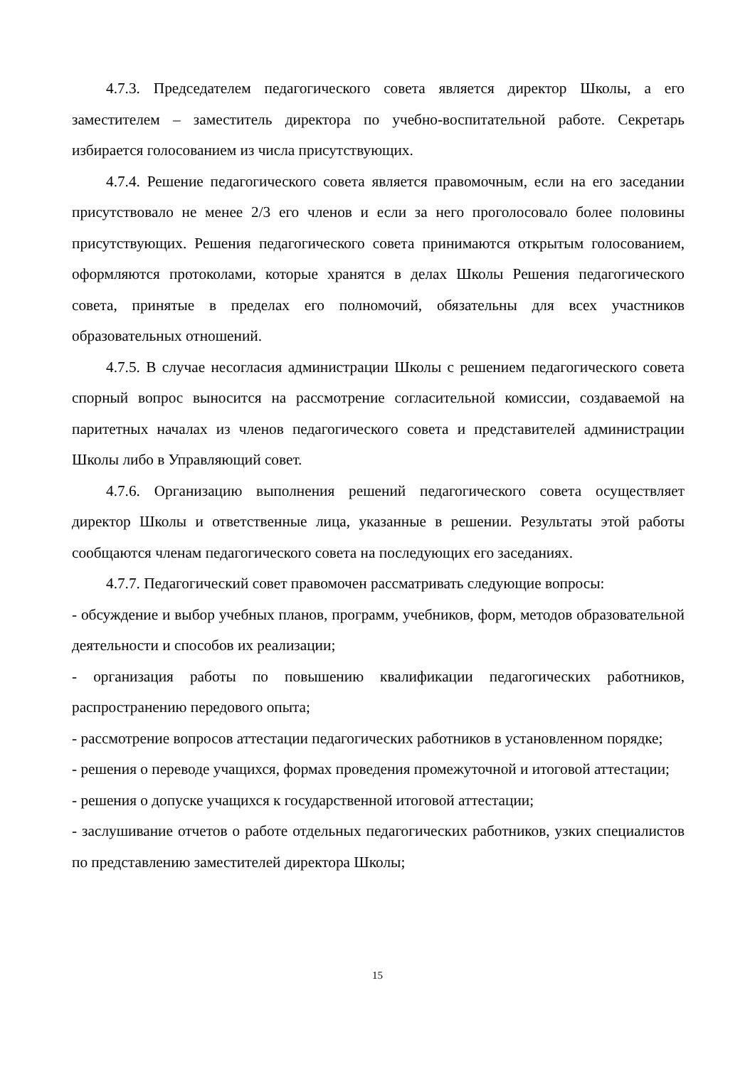4.7.3. Председателем педагогического совета является директор Школы, а его заместителем – заместитель директора по учебно-воспитательной работе. Секретарь избирается голосованием из числа присутствующих.
4.7.4. Решение педагогического совета является правомочным, если на его заседании присутствовало не менее 2/3 его членов и если за него проголосовало более половины присутствующих. Решения педагогического совета принимаются открытым голосованием, оформляются протоколами, которые хранятся в делах Школы Решения педагогического совета, принятые в пределах его полномочий, обязательны для всех участников образовательных отношений.
4.7.5. В случае несогласия администрации Школы с решением педагогического совета спорный вопрос выносится на рассмотрение согласительной комиссии, создаваемой на паритетных началах из членов педагогического совета и представителей администрации Школы либо в Управляющий совет.
4.7.6. Организацию выполнения решений педагогического совета осуществляет директор Школы и ответственные лица, указанные в решении. Результаты этой работы сообщаются членам педагогического совета на последующих его заседаниях.
4.7.7. Педагогический совет правомочен рассматривать следующие вопросы:
- обсуждение и выбор учебных планов, программ, учебников, форм, методов образовательной деятельности и способов их реализации;
- организация работы по повышению квалификации педагогических работников, распространению передового опыта;
- рассмотрение вопросов аттестации педагогических работников в установленном порядке;
- решения о переводе учащихся, формах проведения промежуточной и итоговой аттестации;
- решения о допуске учащихся к государственной итоговой аттестации;
- заслушивание отчетов о работе отдельных педагогических работников, узких специалистов по представлению заместителей директора Школы;
15